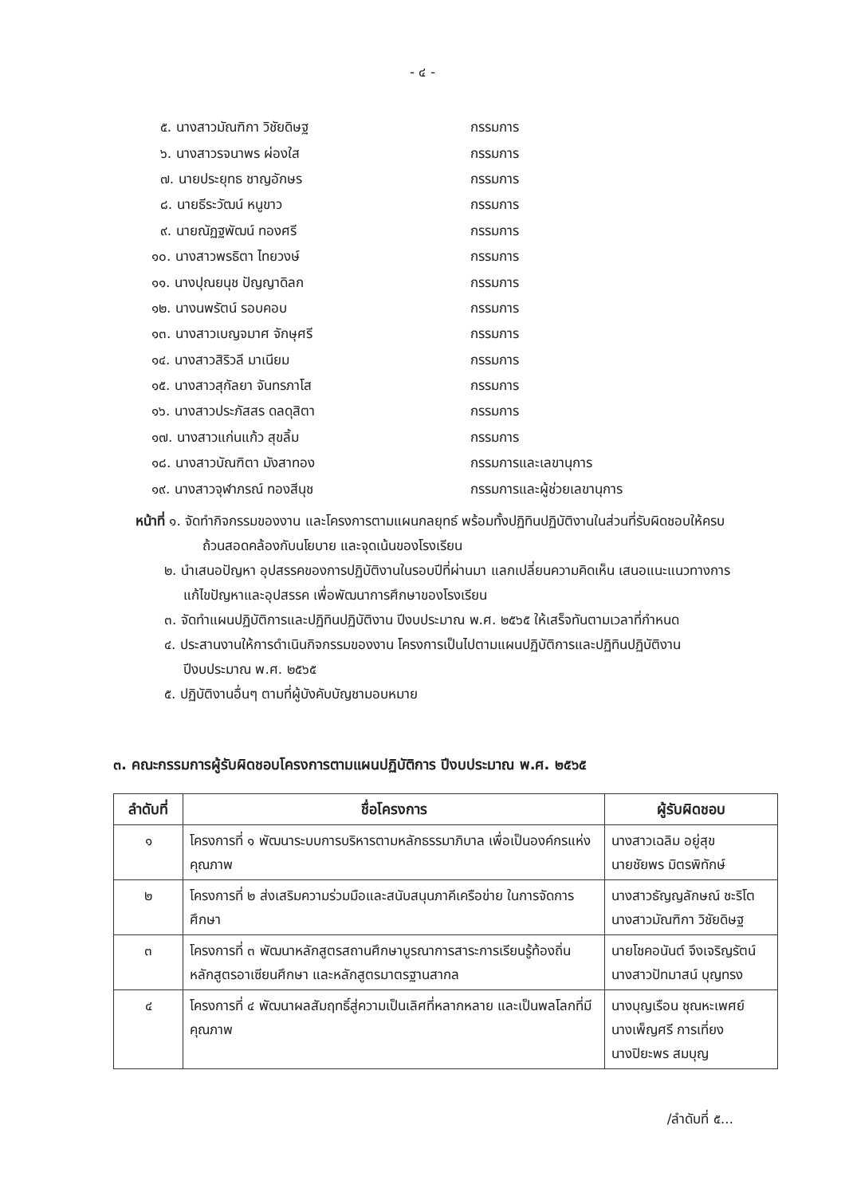- ๔ -
๕. นางสาวมัณฑิกา วิชัยดิษฐ กรรมการ
๖. นางสาวรจนาพร ผ่องใส กรรมการ
๗. นายประยุทธ ชาญอักษร กรรมการ
๘. นายธีระวัฒน์ หนูขาว กรรมการ
๙. นายณัฏฐพัฒน์ ทองศรี กรรมการ
๑๐. นางสาวพรธิตา ไทยวงษ์ กรรมการ
๑๑. นางปุณยนุช ปัญญาดิลก กรรมการ
๑๒. นางนพรัตน์ รอบคอบ กรรมการ
๑๓. นางสาวเบญจมาศ จักษุศรี กรรมการ
๑๔. นางสาวสิริวลี มาเนียม กรรมการ
๑๕. นางสาวสุกัลยา จันทรภาโส กรรมการ
๑๖. นางสาวประภัสสร ดลดุสิตา กรรมการ
๑๗. นางสาวแก่นแก้ว สุขลิ้ม กรรมการ
๑๘. นางสาวบัณฑิตา มังสาทอง กรรมการและเลขานุการ
๑๙. นางสาวจุฬาภรณ์ ทองสีนุช กรรมการและผู้ช่วยเลขานุการ
หน้าที่ ๑. จัดทำกิจกรรมของงาน และโครงการตามแผนกลยุทธ์ พร้อมทั้งปฏิทินปฏิบัติงานในส่วนที่รับผิดชอบให้ครบถ้วนสอดคล้องกับนโยบาย และจุดเน้นของโรงเรียน
๒. นำเสนอปัญหา อุปสรรคของการปฏิบัติงานในรอบปีที่ผ่านมา แลกเปลี่ยนความคิดเห็น เสนอแนะแนวทางการแก้ไขปัญหาและอุปสรรค เพื่อพัฒนาการศึกษาของโรงเรียน
๓. จัดทำแผนปฏิบัติการและปฏิทินปฏิบัติงาน ปีงบประมาณ พ.ศ. ๒๕๖๕ ให้เสร็จทันตามเวลาที่กำหนด
๔. ประสานงานให้การดำเนินกิจกรรมของงาน โครงการเป็นไปตามแผนปฏิบัติการและปฏิทินปฏิบัติงาน ปีงบประมาณ พ.ศ. ๒๕๖๕
๕. ปฏิบัติงานอื่นๆ ตามที่ผู้บังคับบัญชามอบหมาย
๓. คณะกรรมการผู้รับผิดชอบโครงการตามแผนปฏิบัติการ ปีงบประมาณ พ.ศ. ๒๕๖๕
| ลำดับที่ | ชื่อโครงการ | ผู้รับผิดชอบ |
| --- | --- | --- |
| ๑ | โครงการที่ ๑ พัฒนาระบบการบริหารตามหลักธรรมาภิบาล เพื่อเป็นองค์กรแห่งคุณภาพ | นางสาวเฉลิม อยู่สุข นายชัยพร มิตรพิทักษ์ |
| ๒ | โครงการที่ ๒ ส่งเสริมความร่วมมือและสนับสนุนภาคีเครือข่าย ในการจัดการศึกษา | นางสาวธัญญลักษณ์ ชะริโต นางสาวมัณฑิกา วิชัยดิษฐ |
| ๓ | โครงการที่ ๓ พัฒนาหลักสูตรสถานศึกษาบูรณาการสาระการเรียนรู้ท้องถิ่น หลักสูตรอาเซียนศึกษา และหลักสูตรมาตรฐานสากล | นายโชคอนันต์ จึงเจริญรัตน์ นางสาวปัทมาสน์ บุญทรง |
| ๔ | โครงการที่ ๔ พัฒนาผลสัมฤทธิ์สู่ความเป็นเลิศที่หลากหลาย และเป็นพลโลกที่มีคุณภาพ | นางบุญเรือน ชุณหะเพศย์ นางเพ็ญศรี การเที่ยง นางปิยะพร สมบุญ |
/ลำดับที่ ๕...